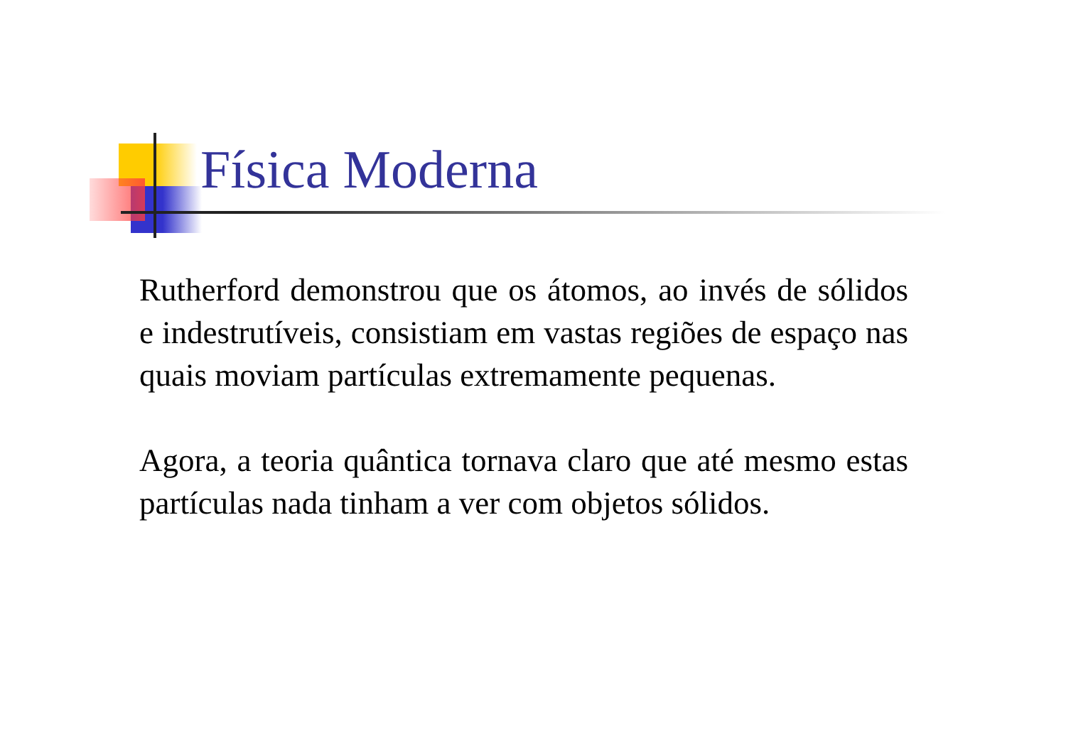Física Moderna
Rutherford demonstrou que os átomos, ao invés de sólidos e indestrutíveis, consistiam em vastas regiões de espaço nas quais moviam partículas extremamente pequenas.
Agora, a teoria quântica tornava claro que até mesmo estas partículas nada tinham a ver com objetos sólidos.